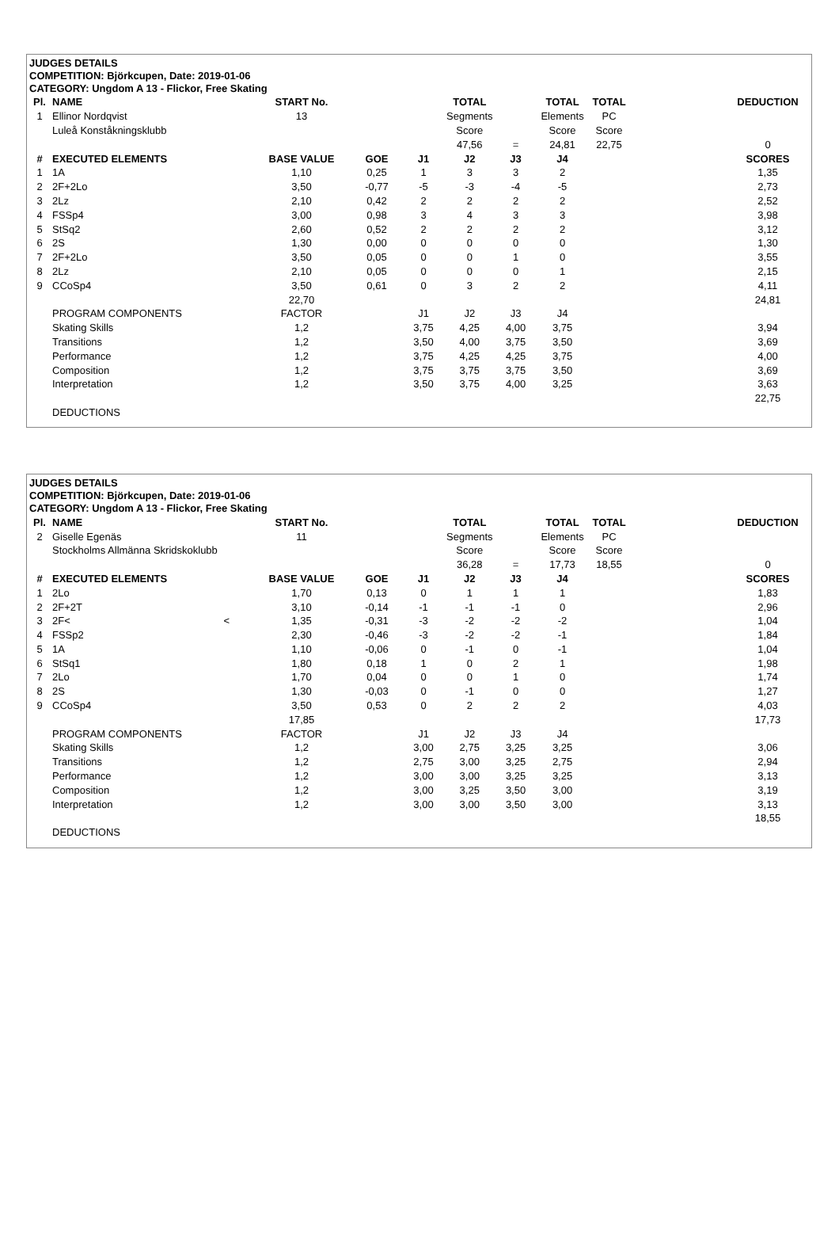JUDGES DETAILS
COMPETITION: Björkcupen, Date: 2019-01-06
CATEGORY: Ungdom A 13 - Flickor, Free Skating
| Pl. | NAME | START No. | | | TOTAL | | TOTAL | TOTAL | | DEDUCTION |
| 1 | Ellinor Nordqvist | 13 | | | Segments | | Elements | PC | | |
| | Luleå Konståkningsklubb | | | | Score | | Score | Score | | |
| | | | | | 47,56 | = | 24,81 | 22,75 | | 0 |
| # | EXECUTED ELEMENTS | BASE VALUE | GOE | J1 | J2 | J3 | J4 | | | SCORES |
| 1 | 1A | 1,10 | 0,25 | 1 | 3 | 3 | 2 | | | 1,35 |
| 2 | 2F+2Lo | 3,50 | -0,77 | -5 | -3 | -4 | -5 | | | 2,73 |
| 3 | 2Lz | 2,10 | 0,42 | 2 | 2 | 2 | 2 | | | 2,52 |
| 4 | FSSp4 | 3,00 | 0,98 | 3 | 4 | 3 | 3 | | | 3,98 |
| 5 | StSq2 | 2,60 | 0,52 | 2 | 2 | 2 | 2 | | | 3,12 |
| 6 | 2S | 1,30 | 0,00 | 0 | 0 | 0 | 0 | | | 1,30 |
| 7 | 2F+2Lo | 3,50 | 0,05 | 0 | 0 | 1 | 0 | | | 3,55 |
| 8 | 2Lz | 2,10 | 0,05 | 0 | 0 | 0 | 1 | | | 2,15 |
| 9 | CCoSp4 | 3,50 | 0,61 | 0 | 3 | 2 | 2 | | | 4,11 |
| | | 22,70 | | | | | | | | 24,81 |
| | PROGRAM COMPONENTS | FACTOR | | J1 | J2 | J3 | J4 | | | |
| | Skating Skills | 1,2 | | 3,75 | 4,25 | 4,00 | 3,75 | | | 3,94 |
| | Transitions | 1,2 | | 3,50 | 4,00 | 3,75 | 3,50 | | | 3,69 |
| | Performance | 1,2 | | 3,75 | 4,25 | 4,25 | 3,75 | | | 4,00 |
| | Composition | 1,2 | | 3,75 | 3,75 | 3,75 | 3,50 | | | 3,69 |
| | Interpretation | 1,2 | | 3,50 | 3,75 | 4,00 | 3,25 | | | 3,63 |
| | | | | | | | | | | 22,75 |
| | DEDUCTIONS | | | | | | | | | |
JUDGES DETAILS
COMPETITION: Björkcupen, Date: 2019-01-06
CATEGORY: Ungdom A 13 - Flickor, Free Skating
| Pl. | NAME | START No. | | | TOTAL | | TOTAL | TOTAL | | DEDUCTION |
| 2 | Giselle Egenäs | 11 | | | Segments | | Elements | PC | | |
| | Stockholms Allmänna Skridskoklubb | | | | Score | | Score | Score | | |
| | | | | | 36,28 | = | 17,73 | 18,55 | | 0 |
| # | EXECUTED ELEMENTS | BASE VALUE | GOE | J1 | J2 | J3 | J4 | | | SCORES |
| 1 | 2Lo | 1,70 | 0,13 | 0 | 1 | 1 | 1 | | | 1,83 |
| 2 | 2F+2T | 3,10 | -0,14 | -1 | -1 | -1 | 0 | | | 2,96 |
| 3 | 2F< < | 1,35 | -0,31 | -3 | -2 | -2 | -2 | | | 1,04 |
| 4 | FSSp2 | 2,30 | -0,46 | -3 | -2 | -2 | -1 | | | 1,84 |
| 5 | 1A | 1,10 | -0,06 | 0 | -1 | 0 | -1 | | | 1,04 |
| 6 | StSq1 | 1,80 | 0,18 | 1 | 0 | 2 | 1 | | | 1,98 |
| 7 | 2Lo | 1,70 | 0,04 | 0 | 0 | 1 | 0 | | | 1,74 |
| 8 | 2S | 1,30 | -0,03 | 0 | -1 | 0 | 0 | | | 1,27 |
| 9 | CCoSp4 | 3,50 | 0,53 | 0 | 2 | 2 | 2 | | | 4,03 |
| | | 17,85 | | | | | | | | 17,73 |
| | PROGRAM COMPONENTS | FACTOR | | J1 | J2 | J3 | J4 | | | |
| | Skating Skills | 1,2 | | 3,00 | 2,75 | 3,25 | 3,25 | | | 3,06 |
| | Transitions | 1,2 | | 2,75 | 3,00 | 3,25 | 2,75 | | | 2,94 |
| | Performance | 1,2 | | 3,00 | 3,00 | 3,25 | 3,25 | | | 3,13 |
| | Composition | 1,2 | | 3,00 | 3,25 | 3,50 | 3,00 | | | 3,19 |
| | Interpretation | 1,2 | | 3,00 | 3,00 | 3,50 | 3,00 | | | 3,13 |
| | | | | | | | | | | 18,55 |
| | DEDUCTIONS | | | | | | | | | |